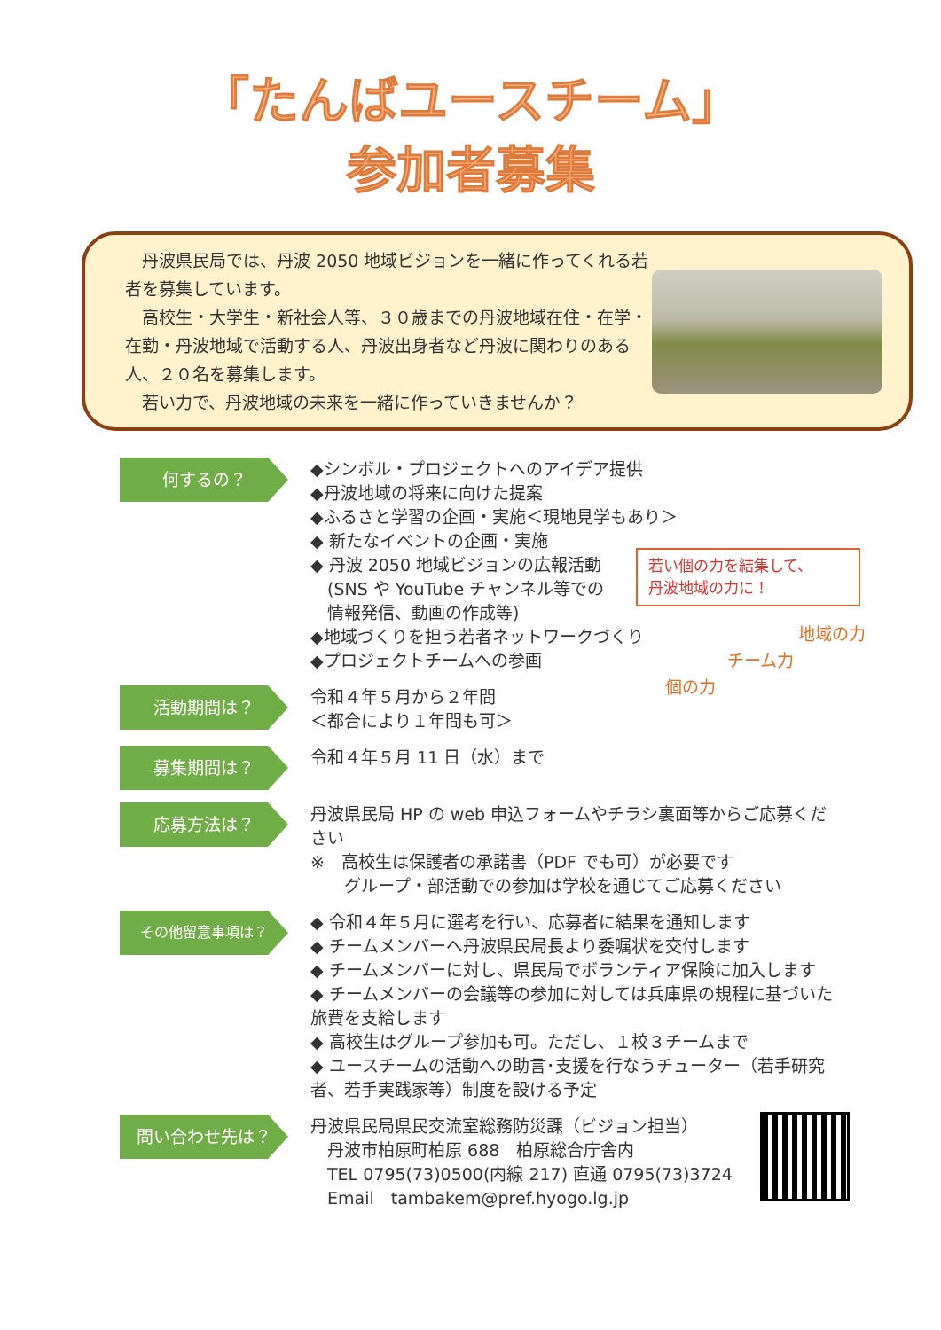「たんばユースチーム」
参加者募集
　丹波県民局では、丹波 2050 地域ビジョンを一緒に作ってくれる若者を募集しています。
　高校生・大学生・新社会人等、３０歳までの丹波地域在住・在学・在勤・丹波地域で活動する人、丹波出身者など丹波に関わりのある人、２０名を募集します。
　若い力で、丹波地域の未来を一緒に作っていきませんか？
何するの？
◆シンボル・プロジェクトへのアイデア提供
◆丹波地域の将来に向けた提案
◆ふるさと学習の企画・実施＜現地見学もあり＞
◆ 新たなイベントの企画・実施
◆ 丹波 2050 地域ビジョンの広報活動
　(SNS や YouTube チャンネル等での
　情報発信、動画の作成等)
◆地域づくりを担う若者ネットワークづくり
◆プロジェクトチームへの参画
若い個の力を結集して、
丹波地域の力に！
地域の力
チーム力
個の力
活動期間は？
令和４年５月から２年間
＜都合により１年間も可＞
募集期間は？
令和４年５月 11 日（水）まで
応募方法は？
丹波県民局 HP の web 申込フォームやチラシ裏面等からご応募ください
※　高校生は保護者の承諾書（PDF でも可）が必要です
　　グループ・部活動での参加は学校を通じてご応募ください
その他留意事項は？
◆ 令和４年５月に選考を行い、応募者に結果を通知します
◆ チームメンバーへ丹波県民局長より委嘱状を交付します
◆ チームメンバーに対し、県民局でボランティア保険に加入します
◆ チームメンバーの会議等の参加に対しては兵庫県の規程に基づいた旅費を支給します
◆ 高校生はグループ参加も可。ただし、１校３チームまで
◆ ユースチームの活動への助言･支援を行なうチューター（若手研究者、若手実践家等）制度を設ける予定
問い合わせ先は？
丹波県民局県民交流室総務防災課（ビジョン担当）
　丹波市柏原町柏原 688　柏原総合庁舎内
　TEL 0795(73)0500(内線 217) 直通 0795(73)3724
　Email　tambakem@pref.hyogo.lg.jp